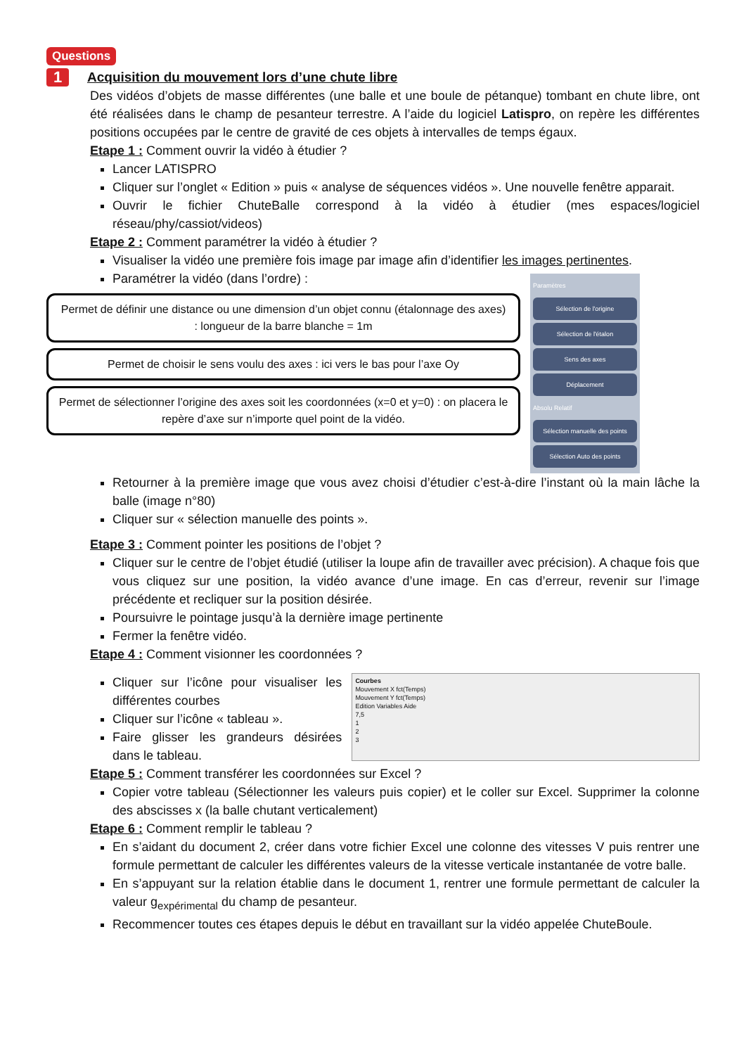Questions
1 Acquisition du mouvement lors d’une chute libre
Des vidéos d’objets de masse différentes (une balle et une boule de pétanque) tombant en chute libre, ont été réalisées dans le champ de pesanteur terrestre. A l’aide du logiciel Latispro, on repère les différentes positions occupées par le centre de gravité de ces objets à intervalles de temps égaux.
Etape 1 : Comment ouvrir la vidéo à étudier ?
Lancer LATISPRO
Cliquer sur l’onglet « Edition » puis « analyse de séquences vidéos ». Une nouvelle fenêtre apparait.
Ouvrir le fichier ChuteBalle correspond à la vidéo à étudier (mes espaces/logiciel réseau/phy/cassiot/videos)
Etape 2 : Comment paramétrer la vidéo à étudier ?
Visualiser la vidéo une première fois image par image afin d’identifier les images pertinentes.
Paramétrer la vidéo (dans l’ordre) :
Permet de définir une distance ou une dimension d’un objet connu (étalonnage des axes) : longueur de la barre blanche = 1m
Permet de choisir le sens voulu des axes : ici vers le bas pour l’axe Oy
Permet de sélectionner l’origine des axes soit les coordonnées (x=0 et y=0) : on placera le repère d’axe sur n’importe quel point de la vidéo.
Paramètres
Sélection de l'origine
Sélection de l'étalon
Sens des axes
Déplacement
Absolu Relatif
Sélection manuelle des points
Sélection Auto des points
Retourner à la première image que vous avez choisi d’étudier c’est-à-dire l’instant où la main lâche la balle (image n°80)
Cliquer sur « sélection manuelle des points ».
Etape 3 : Comment pointer les positions de l’objet ?
Cliquer sur le centre de l’objet étudié (utiliser la loupe afin de travailler avec précision). A chaque fois que vous cliquez sur une position, la vidéo avance d’une image. En cas d’erreur, revenir sur l’image précédente et recliquer sur la position désirée.
Poursuivre le pointage jusqu’à la dernière image pertinente
Fermer la fenêtre vidéo.
Etape 4 : Comment visionner les coordonnées ?
Cliquer sur l’icône pour visualiser les différentes courbes
Cliquer sur l’icône « tableau ».
Faire glisser les grandeurs désirées dans le tableau.
Courbes
Mouvement X fct(Temps)
Mouvement Y fct(Temps)
Edition Variables Aide
7,5
1
2
3
Etape 5 : Comment transférer les coordonnées sur Excel ?
Copier votre tableau (Sélectionner les valeurs puis copier) et le coller sur Excel. Supprimer la colonne des abscisses x (la balle chutant verticalement)
Etape 6 : Comment remplir le tableau ?
En s’aidant du document 2, créer dans votre fichier Excel une colonne des vitesses V puis rentrer une formule permettant de calculer les différentes valeurs de la vitesse verticale instantanée de votre balle.
En s’appuyant sur la relation établie dans le document 1, rentrer une formule permettant de calculer la valeur g<sub>expérimental</sub> du champ de pesanteur.
Recommencer toutes ces étapes depuis le début en travaillant sur la vidéo appelée ChuteBoule.